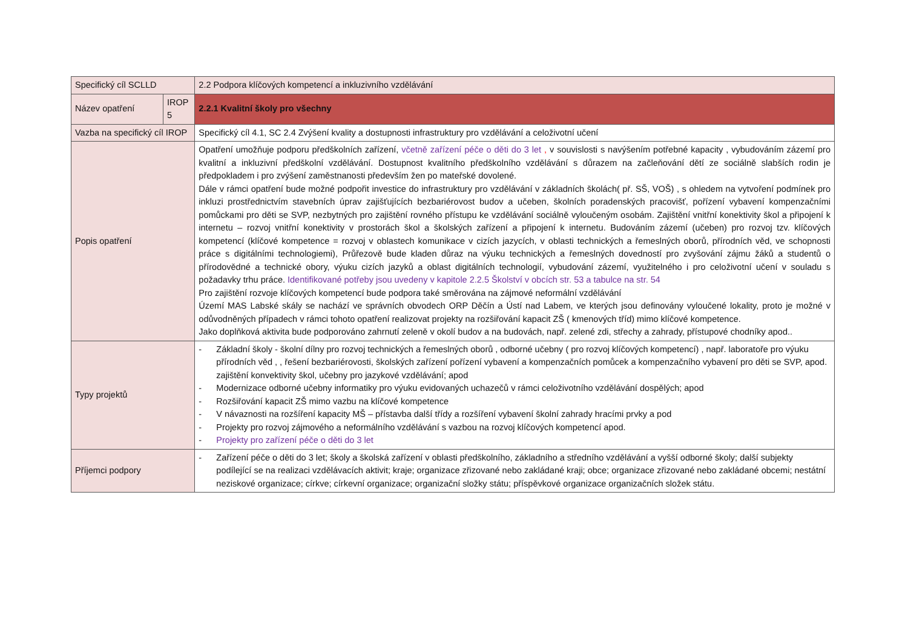| Specifický cíl SCLLD | | 2.2 Podpora klíčových kompetencí a inkluzivního vzdělávání |
| Název opatření | IROP 5 | 2.2.1 Kvalitní školy pro všechny |
| Vazba na specifický cíl IROP | | Specifický cíl 4.1, SC 2.4 Zvýšení kvality a dostupnosti infrastruktury pro vzdělávání a celoživotní učení |
| Popis opatření | | Opatření umožňuje podporu předškolních zařízení, včetně zařízení péče o děti do 3 let , v souvislosti s navýšením potřebné kapacity , vybudováním zázemí pro kvalitní a inkluzivní předškolní vzdělávání. Dostupnost kvalitního předškolního vzdělávání s důrazem na začleňování dětí ze sociálně slabších rodin je předpokladem i pro zvýšení zaměstnanosti především žen po mateřské dovolené. Dále v rámci opatření bude možné podpořit investice do infrastruktury pro vzdělávání v základních školách( př. SŠ, VOŠ) , s ohledem na vytvoření podmínek pro inkluzi prostřednictvím stavebních úprav zajišťujících bezbariérovost budov a učeben, školních poradenských pracovišť, pořízení vybavení kompenzačními pomůckami pro děti se SVP, nezbytných pro zajištění rovného přístupu ke vzdělávání sociálně vyloučeným osobám. Zajištění vnitřní konektivity škol a připojení k internetu – rozvoj vnitřní konektivity v prostorách škol a školských zařízení a připojení k internetu. Budováním zázemí (učeben) pro rozvoj tzv. klíčových kompetencí (klíčové kompetence = rozvoj v oblastech komunikace v cizích jazycích, v oblasti technických a řemeslných oborů, přírodních věd, ve schopnosti práce s digitálními technologiemi), Průřezově bude kladen důraz na výuku technických a řemeslných dovedností pro zvyšování zájmu žáků a studentů o přírodovědné a technické obory, výuku cizích jazyků a oblast digitálních technologií, vybudování zázemí, využitelného i pro celoživotní učení v souladu s požadavky trhu práce. Identifikované potřeby jsou uvedeny v kapitole 2.2.5 Školství v obcích str. 53 a tabulce na str. 54 Pro zajištění rozvoje klíčových kompetencí bude podpora také směrována na zájmové neformální vzdělávání Území MAS Labské skály se nachází ve správních obvodech ORP Děčín a Ústí nad Labem, ve kterých jsou definovány vyloučené lokality, proto je možné v odůvodněných případech v rámci tohoto opatření realizovat projekty na rozšiřování kapacit ZŠ ( kmenových tříd) mimo klíčové kompetence. Jako doplňková aktivita bude podporováno zahrnutí zeleně v okolí budov a na budovách, např. zelené zdi, střechy a zahrady, přístupové chodníky apod.. |
| Typy projektů | | - Základní školy - školní dílny pro rozvoj technických a řemeslných oborů , odborné učebny ( pro rozvoj klíčových kompetencí) , např. laboratoře pro výuku přírodních věd , , řešení bezbariérovosti, školských zařízení pořízení vybavení a kompenzačních pomůcek a kompenzačního vybavení pro děti se SVP, apod. zajištění konvektivity škol, učebny pro jazykové vzdělávání; apod - Modernizace odborné učebny informatiky pro výuku evidovaných uchazečů v rámci celoživotního vzdělávání dospělých; apod - Rozšiřování kapacit ZŠ mimo vazbu na klíčové kompetence - V návaznosti na rozšíření kapacity MŠ – přístavba další třídy a rozšíření vybavení školní zahrady hracími prvky a pod - Projekty pro rozvoj zájmového a neformálního vzdělávání s vazbou na rozvoj klíčových kompetencí apod. - Projekty pro zařízení péče o děti do 3 let |
| Příjemci podpory | | - Zařízení péče o děti do 3 let; školy a školská zařízení v oblasti předškolního, základního a středního vzdělávání a vyšší odborné školy; další subjekty podílející se na realizaci vzdělávacích aktivit; kraje; organizace zřizované nebo zakládané kraji; obce; organizace zřizované nebo zakládané obcemi; nestátní neziskové organizace; církve; církevní organizace; organizační složky státu; příspěvkové organizace organizačních složek státu. |